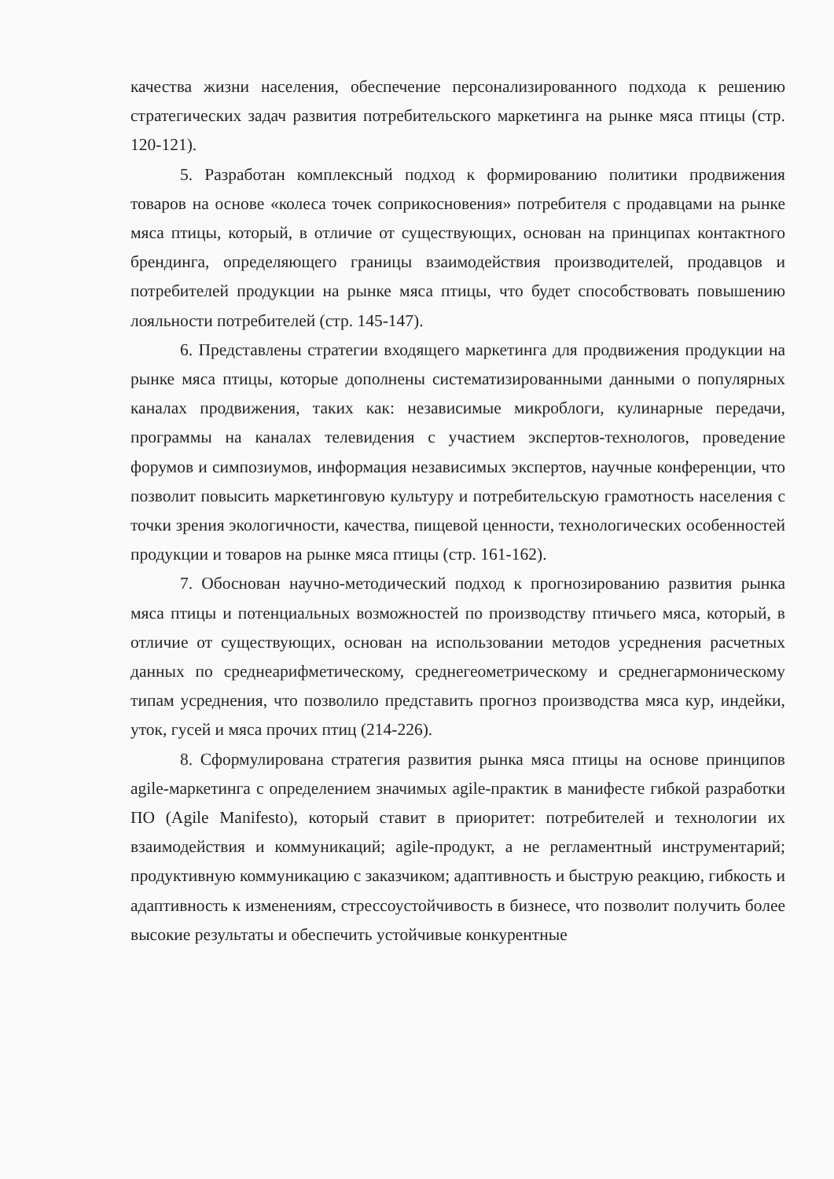качества жизни населения, обеспечение персонализированного подхода к решению стратегических задач развития потребительского маркетинга на рынке мяса птицы (стр. 120-121).
5. Разработан комплексный подход к формированию политики продвижения товаров на основе «колеса точек соприкосновения» потребителя с продавцами на рынке мяса птицы, который, в отличие от существующих, основан на принципах контактного брендинга, определяющего границы взаимодействия производителей, продавцов и потребителей продукции на рынке мяса птицы, что будет способствовать повышению лояльности потребителей (стр. 145-147).
6. Представлены стратегии входящего маркетинга для продвижения продукции на рынке мяса птицы, которые дополнены систематизированными данными о популярных каналах продвижения, таких как: независимые микроблоги, кулинарные передачи, программы на каналах телевидения с участием экспертов-технологов, проведение форумов и симпозиумов, информация независимых экспертов, научные конференции, что позволит повысить маркетинговую культуру и потребительскую грамотность населения с точки зрения экологичности, качества, пищевой ценности, технологических особенностей продукции и товаров на рынке мяса птицы (стр. 161-162).
7. Обоснован научно-методический подход к прогнозированию развития рынка мяса птицы и потенциальных возможностей по производству птичьего мяса, который, в отличие от существующих, основан на использовании методов усреднения расчетных данных по среднеарифметическому, среднегеометрическому и среднегармоническому типам усреднения, что позволило представить прогноз производства мяса кур, индейки, уток, гусей и мяса прочих птиц (214-226).
8. Сформулирована стратегия развития рынка мяса птицы на основе принципов agile-маркетинга с определением значимых agile-практик в манифесте гибкой разработки ПО (Agile Manifesto), который ставит в приоритет: потребителей и технологии их взаимодействия и коммуникаций; agile-продукт, а не регламентный инструментарий; продуктивную коммуникацию с заказчиком; адаптивность и быструю реакцию, гибкость и адаптивность к изменениям, стрессоустойчивость в бизнесе, что позволит получить более высокие результаты и обеспечить устойчивые конкурентные